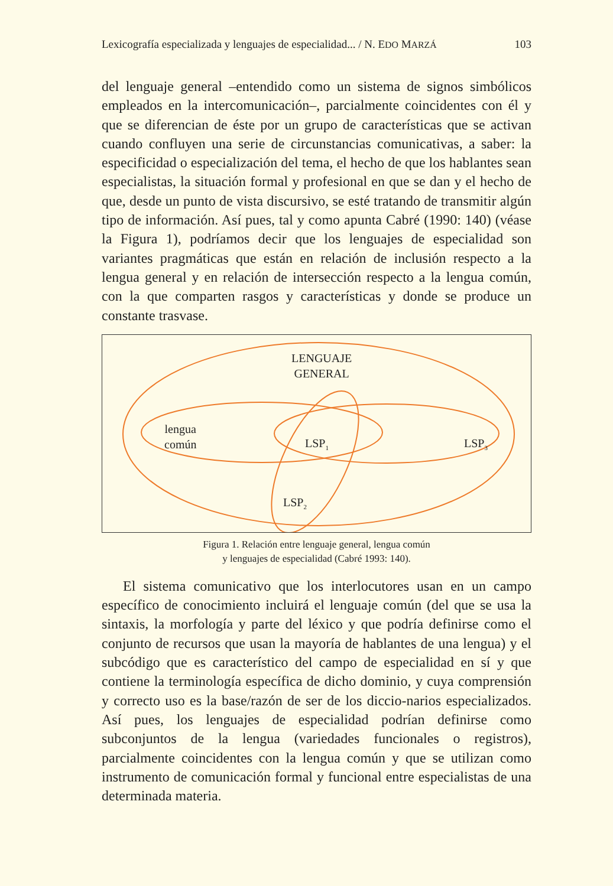Lexicografía especializada y lenguajes de especialidad... / N. EDO MARZÁ 103
del lenguaje general –entendido como un sistema de signos simbólicos empleados en la intercomunicación–, parcialmente coincidentes con él y que se diferencian de éste por un grupo de características que se activan cuando confluyen una serie de circunstancias comunicativas, a saber: la especificidad o especialización del tema, el hecho de que los hablantes sean especialistas, la situación formal y profesional en que se dan y el hecho de que, desde un punto de vista discursivo, se esté tratando de transmitir algún tipo de información. Así pues, tal y como apunta Cabré (1990: 140) (véase la Figura 1), podríamos decir que los lenguajes de especialidad son variantes pragmáticas que están en relación de inclusión respecto a la lengua general y en relación de intersección respecto a la lengua común, con la que comparten rasgos y características y donde se produce un constante trasvase.
LENGUAJE
GENERAL
lengua
común
LSP<sub>1</sub> LSP<sub>3</sub>
LSP<sub>2</sub>
Figura 1. Relación entre lenguaje general, lengua común
y lenguajes de especialidad (Cabré 1993: 140).
El sistema comunicativo que los interlocutores usan en un campo específico de conocimiento incluirá el lenguaje común (del que se usa la sintaxis, la morfología y parte del léxico y que podría definirse como el conjunto de recursos que usan la mayoría de hablantes de una lengua) y el subcódigo que es característico del campo de especialidad en sí y que contiene la terminología específica de dicho dominio, y cuya comprensión y correcto uso es la base/razón de ser de los diccio-narios especializados. Así pues, los lenguajes de especialidad podrían definirse como subconjuntos de la lengua (variedades funcionales o registros), parcialmente coincidentes con la lengua común y que se utilizan como instrumento de comunicación formal y funcional entre especialistas de una determinada materia.